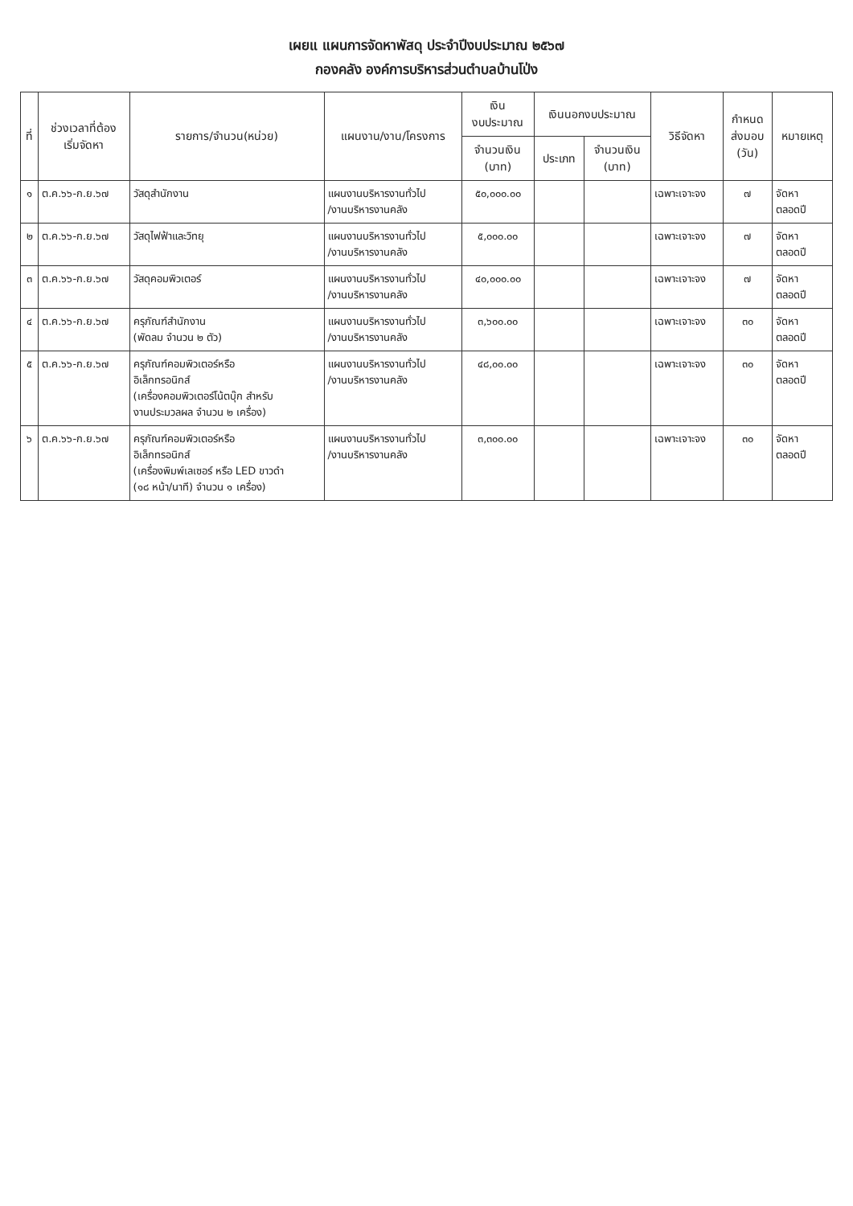เผยแ แผนการจัดหาพัสดุ ประจำปีงบประมาณ ๒๕๖๗
กองคลัง องค์การบริหารส่วนตำบลบ้านโป่ง
| ที่ | ช่วงเวลาที่ต้อง เริ่มจัดหา | รายการ/จำนวน(หน่วย) | แผนงาน/งาน/โครงการ | เงิน งบประมาณ | เงินนอกงบประมาณ | | วิธีจัดหา | กำหนด ส่งมอบ (วัน) | หมายเหตุ |
| --- | --- | --- | --- | --- | --- | --- | --- | --- | --- |
| | | | | จำนวนเงิน (บาท) | ประเภท | จำนวนเงิน (บาท) | | | |
| ๑ | ต.ค.๖๖-ก.ย.๖๗ | วัสดุสำนักงาน | แผนงานบริหารงานทั่วไป /งานบริหารงานคลัง | ๕๐,๐๐๐.๐๐ | | | เฉพาะเจาะจง | ๗ | จัดหา ตลอดปี |
| ๒ | ต.ค.๖๖-ก.ย.๖๗ | วัสดุไฟฟ้าและวิทยุ | แผนงานบริหารงานทั่วไป /งานบริหารงานคลัง | ๕,๐๐๐.๐๐ | | | เฉพาะเจาะจง | ๗ | จัดหา ตลอดปี |
| ๓ | ต.ค.๖๖-ก.ย.๖๗ | วัสดุคอมพิวเตอร์ | แผนงานบริหารงานทั่วไป /งานบริหารงานคลัง | ๔๐,๐๐๐.๐๐ | | | เฉพาะเจาะจง | ๗ | จัดหา ตลอดปี |
| ๔ | ต.ค.๖๖-ก.ย.๖๗ | ครุภัณฑ์สำนักงาน (พัดลม จำนวน ๒ ตัว) | แผนงานบริหารงานทั่วไป /งานบริหารงานคลัง | ๓,๖๐๐.๐๐ | | | เฉพาะเจาะจง | ๓๐ | จัดหา ตลอดปี |
| ๕ | ต.ค.๖๖-ก.ย.๖๗ | ครุภัณฑ์คอมพิวเตอร์หรือ อิเล็กทรอนิกส์ (เครื่องคอมพิวเตอร์โน้ตบุ๊ก สำหรับ งานประมวลผล จำนวน ๒ เครื่อง) | แผนงานบริหารงานทั่วไป /งานบริหารงานคลัง | ๔๘,๐๐.๐๐ | | | เฉพาะเจาะจง | ๓๐ | จัดหา ตลอดปี |
| ๖ | ต.ค.๖๖-ก.ย.๖๗ | ครุภัณฑ์คอมพิวเตอร์หรือ อิเล็กทรอนิกส์ (เครื่องพิมพ์เลเซอร์ หรือ LED ขาวดำ (๑๘ หน้า/นาที) จำนวน ๑ เครื่อง) | แผนงานบริหารงานทั่วไป /งานบริหารงานคลัง | ๓,๓๐๐.๐๐ | | | เฉพาะเจาะจง | ๓๐ | จัดหา ตลอดปี |